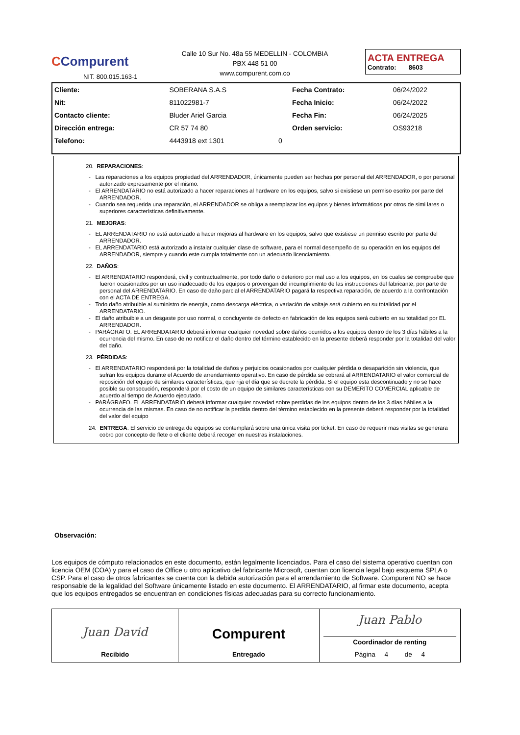CCompurent
NIT. 800.015.163-1
Calle 10 Sur No. 48a 55 MEDELLIN - COLOMBIA
PBX 448 51 00
www.compurent.com.co
ACTA ENTREGA
Contrato: 8603
| Cliente: | SOBERANA S.A.S | | Fecha Contrato: | 06/24/2022 |
| Nit: | 811022981-7 | | Fecha Inicio: | 06/24/2022 |
| Contacto cliente: | Bluder Ariel Garcia | | Fecha Fin: | 06/24/2025 |
| Dirección entrega: | CR 57 74 80 | | Orden servicio: | OS93218 |
| Telefono: | 4443918 ext 1301 | 0 | | |
20. REPARACIONES:
- Las reparaciones a los equipos propiedad del ARRENDADOR, únicamente pueden ser hechas por personal del ARRENDADOR, o por personal autorizado expresamente por el mismo.
- El ARRENDATARIO no está autorizado a hacer reparaciones al hardware en los equipos, salvo si existiese un permiso escrito por parte del ARRENDADOR.
- Cuando sea requerida una reparación, el ARRENDADOR se obliga a reemplazar los equipos y bienes informáticos por otros de simi lares o superiores características definitivamente.
21. MEJORAS:
- EL ARRENDATARIO no está autorizado a hacer mejoras al hardware en los equipos, salvo que existiese un permiso escrito por parte del ARRENDADOR.
- EL ARRENDATARIO está autorizado a instalar cualquier clase de software, para el normal desempeño de su operación en los equipos del ARRENDADOR, siempre y cuando este cumpla totalmente con un adecuado licenciamiento.
22. DAÑOS:
- El ARRENDATARIO responderá, civil y contractualmente, por todo daño o deterioro por mal uso a los equipos, en los cuales se compruebe que fueron ocasionados por un uso inadecuado de los equipos o provengan del incumplimiento de las instrucciones del fabricante, por parte de personal del ARRENDATARIO. En caso de daño parcial el ARRENDATARIO pagará la respectiva reparación, de acuerdo a la confrontación con el ACTA DE ENTREGA.
- Todo daño atribuible al suministro de energía, como descarga eléctrica, o variación de voltaje será cubierto en su totalidad por el ARRENDATARIO.
- El daño atribuible a un desgaste por uso normal, o concluyente de defecto en fabricación de los equipos será cubierto en su totalidad por EL ARRENDADOR.
- PARÁGRAFO. EL ARRENDATARIO deberá informar cualquier novedad sobre daños ocurridos a los equipos dentro de los 3 días hábiles a la ocurrencia del mismo. En caso de no notificar el daño dentro del término establecido en la presente deberá responder por la totalidad del valor del daño.
23. PÉRDIDAS:
- El ARRENDATARIO responderá por la totalidad de daños y perjuicios ocasionados por cualquier pérdida o desaparición sin violencia, que sufran los equipos durante el Acuerdo de arrendamiento operativo. En caso de pérdida se cobrará al ARRENDATARIO el valor comercial de reposición del equipo de similares características, que rija el día que se decrete la pérdida. Si el equipo esta descontinuado y no se hace posible su consecución, responderá por el costo de un equipo de similares características con su DEMERITO COMERCIAL aplicable de acuerdo al tiempo de Acuerdo ejecutado.
- PARÁGRAFO. EL ARRENDATARIO deberá informar cualquier novedad sobre perdidas de los equipos dentro de los 3 días hábiles a la ocurrencia de las mismas. En caso de no notificar la perdida dentro del término establecido en la presente deberá responder por la totalidad del valor del equipo
24. ENTREGA: El servicio de entrega de equipos se contemplará sobre una única visita por ticket. En caso de requerir mas visitas se generara cobro por concepto de flete o el cliente deberá recoger en nuestras instalaciones.
Observación:
Los equipos de cómputo relacionados en este documento, están legalmente licenciados. Para el caso del sistema operativo cuentan con licencia OEM (COA) y para el caso de Office u otro aplicativo del fabricante Microsoft, cuentan con licencia legal bajo esquema SPLA o CSP. Para el caso de otros fabricantes se cuenta con la debida autorización para el arrendamiento de Software. Compurent NO se hace responsable de la legalidad del Software únicamente listado en este documento. El ARRENDATARIO, al firmar este documento, acepta que los equipos entregados se encuentran en condiciones físicas adecuadas para su correcto funcionamiento.
| Juan David Recibido | Compurent Entregado | Juan Pablo Coordinador de renting Página 4 de 4 |